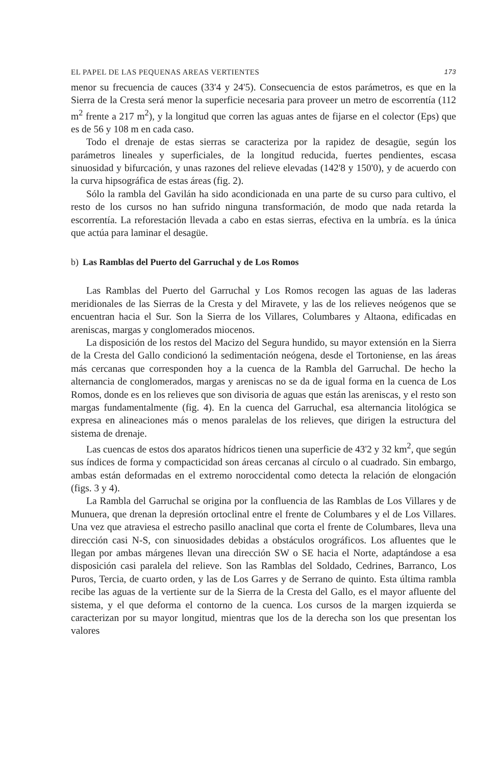EL PAPEL DE LAS PEQUENAS AREAS VERTIENTES 173
menor su frecuencia de cauces (33'4 y 24'5). Consecuencia de estos parámetros, es que en la Sierra de la Cresta será menor la superficie necesaria para proveer un metro de escorrentía (112 m<sup>2</sup> frente a 217 m<sup>2</sup>), y la longitud que corren las aguas antes de fijarse en el colector (Eps) que es de 56 y 108 m en cada caso.
Todo el drenaje de estas sierras se caracteriza por la rapidez de desagüe, según los parámetros lineales y superficiales, de la longitud reducida, fuertes pendientes, escasa sinuosidad y bifurcación, y unas razones del relieve elevadas (142'8 y 150'0), y de acuerdo con la curva hipsográfica de estas áreas (fig. 2).
Sólo la rambla del Gavilán ha sido acondicionada en una parte de su curso para cultivo, el resto de los cursos no han sufrido ninguna transformación, de modo que nada retarda la escorrentía. La reforestación llevada a cabo en estas sierras, efectiva en la umbría. es la única que actúa para laminar el desagüe.
b) Las Ramblas del Puerto del Garruchal y de Los Romos
Las Ramblas del Puerto del Garruchal y Los Romos recogen las aguas de las laderas meridionales de las Sierras de la Cresta y del Miravete, y las de los relieves neógenos que se encuentran hacia el Sur. Son la Sierra de los Villares, Columbares y Altaona, edificadas en areniscas, margas y conglomerados miocenos.
La disposición de los restos del Macizo del Segura hundido, su mayor extensión en la Sierra de la Cresta del Gallo condicionó la sedimentación neógena, desde el Tortoniense, en las áreas más cercanas que corresponden hoy a la cuenca de la Rambla del Garruchal. De hecho la alternancia de conglomerados, margas y areniscas no se da de igual forma en la cuenca de Los Romos, donde es en los relieves que son divisoria de aguas que están las areniscas, y el resto son margas fundamentalmente (fig. 4). En la cuenca del Garruchal, esa alternancia litológica se expresa en alineaciones más o menos paralelas de los relieves, que dirigen la estructura del sistema de drenaje.
Las cuencas de estos dos aparatos hídricos tienen una superficie de 43'2 y 32 km<sup>2</sup>, que según sus índices de forma y compacticidad son áreas cercanas al círculo o al cuadrado. Sin embargo, ambas están deformadas en el extremo noroccidental como detecta la relación de elongación (figs. 3 y 4).
La Rambla del Garruchal se origina por la confluencia de las Ramblas de Los Villares y de Munuera, que drenan la depresión ortoclinal entre el frente de Columbares y el de Los Villares. Una vez que atraviesa el estrecho pasillo anaclinal que corta el frente de Columbares, lleva una dirección casi N-S, con sinuosidades debidas a obstáculos orográficos. Los afluentes que le llegan por ambas márgenes llevan una dirección SW o SE hacia el Norte, adaptándose a esa disposición casi paralela del relieve. Son las Ramblas del Soldado, Cedrines, Barranco, Los Puros, Tercia, de cuarto orden, y las de Los Garres y de Serrano de quinto. Esta última rambla recibe las aguas de la vertiente sur de la Sierra de la Cresta del Gallo, es el mayor afluente del sistema, y el que deforma el contorno de la cuenca. Los cursos de la margen izquierda se caracterizan por su mayor longitud, mientras que los de la derecha son los que presentan los valores